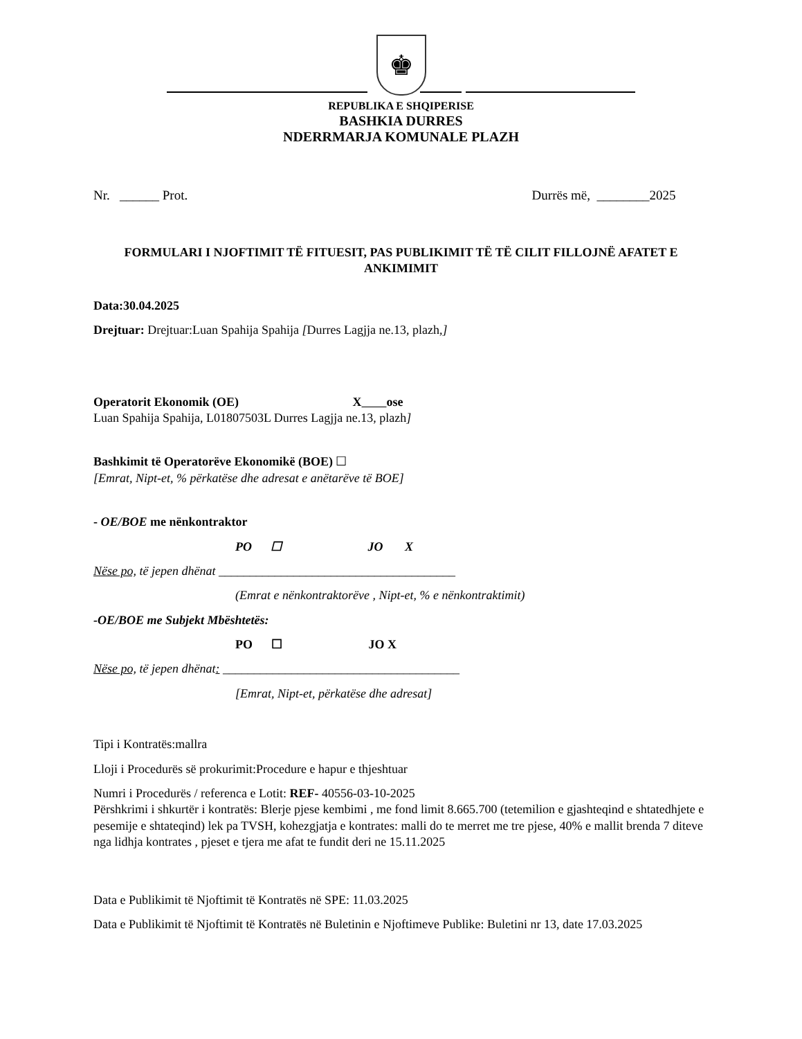♚
REPUBLIKA E SHQIPERISE
BASHKIA DURRES
NDERRMARJA KOMUNALE PLAZH
Nr. ______ Prot. Durrës më, ________2025
FORMULARI I NJOFTIMIT TË FITUESIT, PAS PUBLIKIMIT TË TË CILIT FILLOJNË AFATET E ANKIMIMIT
Data:30.04.2025
Drejtuar: Drejtuar:Luan Spahija Spahija [Durres Lagjja ne.13, plazh,]
Operatorit Ekonomik (OE) X ose
Luan Spahija Spahija, L01807503L Durres Lagjja ne.13, plazh]
Bashkimit të Operatorëve Ekonomikë (BOE) ☐
[Emrat, Nipt-et, % përkatëse dhe adresat e anëtarëve të BOE]
- OE/BOE me nënkontraktor
PO ☐ JO X
Nëse po, të jepen dhënat ______________________________________
(Emrat e nënkontraktorëve , Nipt-et, % e nënkontraktimit)
-OE/BOE me Subjekt Mbështetës:
PO ☐ JO X
Nëse po, të jepen dhënat: ______________________________________
[Emrat, Nipt-et, përkatëse dhe adresat]
Tipi i Kontratës:mallra
Lloji i Procedurës së prokurimit:Procedure e hapur e thjeshtuar
Numri i Procedurës / referenca e Lotit: REF- 40556-03-10-2025
Përshkrimi i shkurtër i kontratës: Blerje pjese kembimi , me fond limit 8.665.700 (tetemilion e gjashteqind e shtatedhjete e pesemije e shtateqind) lek pa TVSH, kohezgjatja e kontrates: malli do te merret me tre pjese, 40% e mallit brenda 7 diteve nga lidhja kontrates , pjeset e tjera me afat te fundit deri ne 15.11.2025
Data e Publikimit të Njoftimit të Kontratës në SPE: 11.03.2025
Data e Publikimit të Njoftimit të Kontratës në Buletinin e Njoftimeve Publike: Buletini nr 13, date 17.03.2025